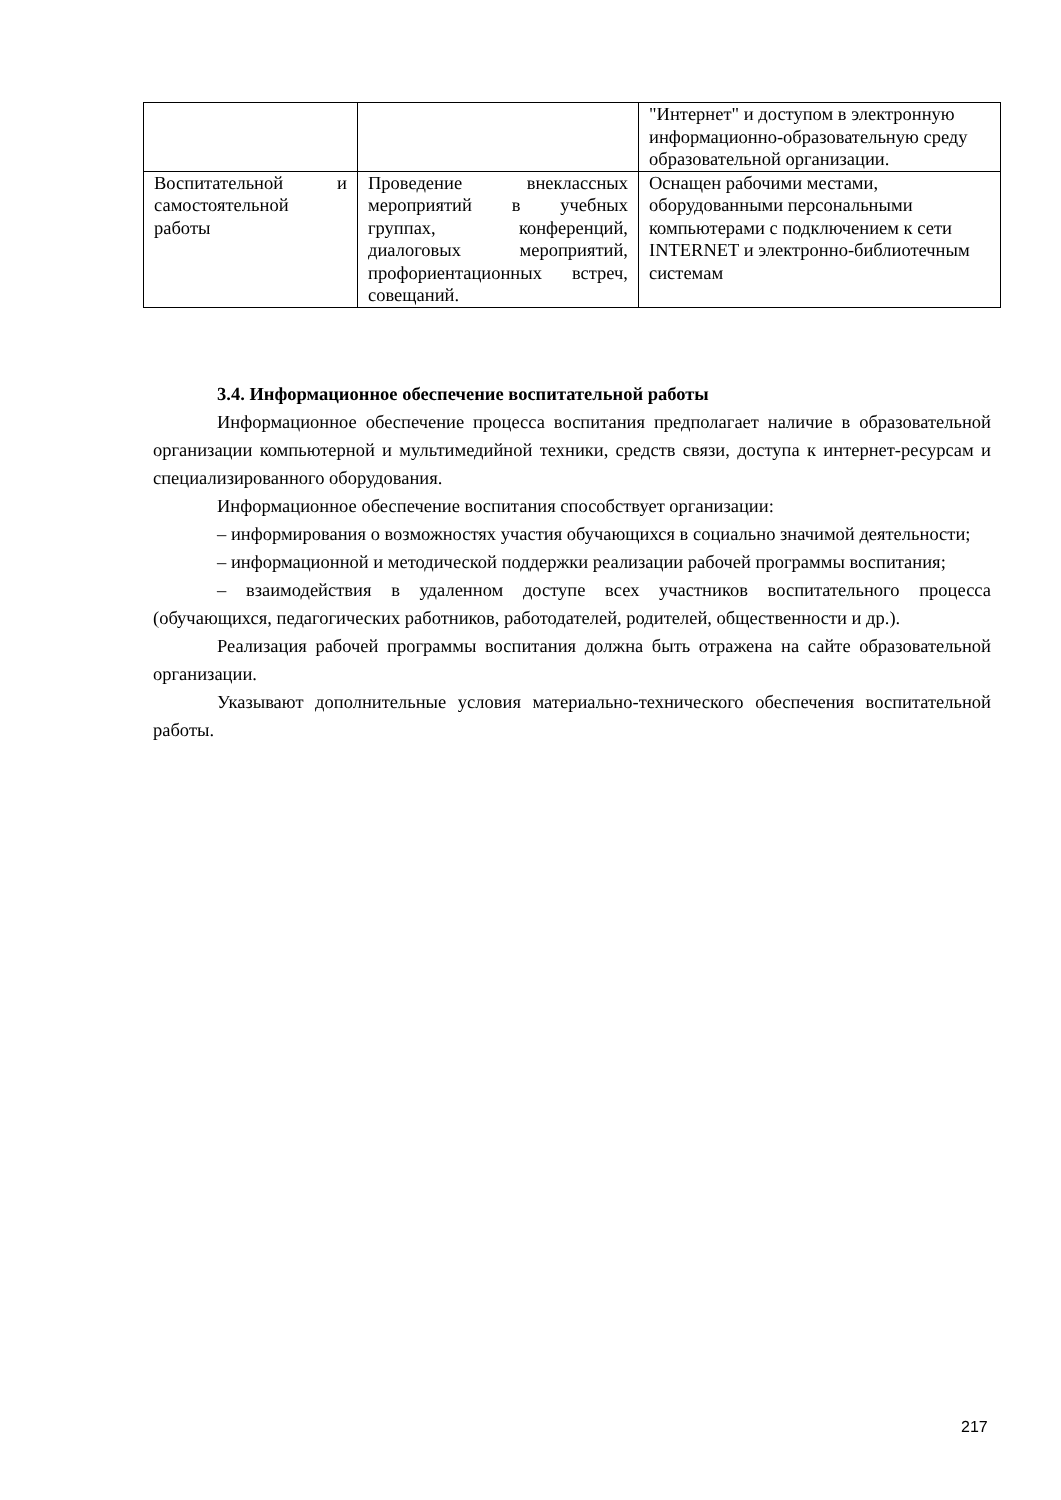| | | "Интернет" и доступом в электронную информационно-образовательную среду образовательной организации. |
| Воспитательной и самостоятельной работы | Проведение внеклассных мероприятий в учебных группах, конференций, диалоговых мероприятий, профориентационных встреч, совещаний. | Оснащен рабочими местами, оборудованными персональными компьютерами с подключением к сети INTERNET и электронно-библиотечным системам |
3.4. Информационное обеспечение воспитательной работы
Информационное обеспечение процесса воспитания предполагает наличие в образовательной организации компьютерной и мультимедийной техники, средств связи, доступа к интернет-ресурсам и специализированного оборудования.
Информационное обеспечение воспитания способствует организации:
– информирования о возможностях участия обучающихся в социально значимой деятельности;
– информационной и методической поддержки реализации рабочей программы воспитания;
– взаимодействия в удаленном доступе всех участников воспитательного процесса (обучающихся, педагогических работников, работодателей, родителей, общественности и др.).
Реализация рабочей программы воспитания должна быть отражена на сайте образовательной организации.
Указывают дополнительные условия материально-технического обеспечения воспитательной работы.
217